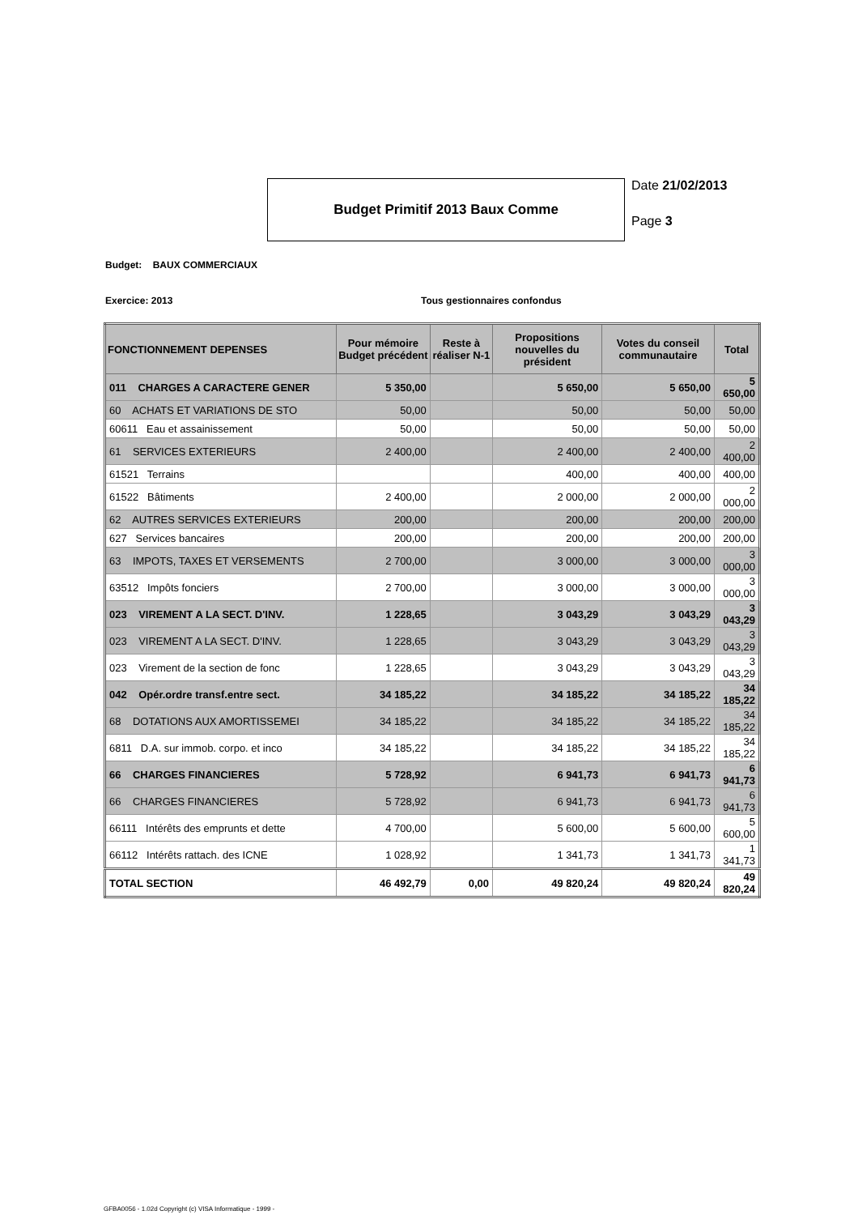Budget Primitif 2013 Baux Comme
Date 21/02/2013
Page 3
Budget: BAUX COMMERCIAUX
Exercice: 2013 Tous gestionnaires confondus
| FONCTIONNEMENT DEPENSES | Pour mémoire Budget précédent | Reste à réaliser N-1 | Propositions nouvelles du président | Votes du conseil communautaire | Total |
| --- | --- | --- | --- | --- | --- |
| 011 CHARGES A CARACTERE GENER | 5 350,00 | | 5 650,00 | 5 650,00 | 5 650,00 |
| 60 ACHATS ET VARIATIONS DE STO | 50,00 | | 50,00 | 50,00 | 50,00 |
| 60611 Eau et assainissement | 50,00 | | 50,00 | 50,00 | 50,00 |
| 61 SERVICES EXTERIEURS | 2 400,00 | | 2 400,00 | 2 400,00 | 2 400,00 |
| 61521 Terrains | | | 400,00 | 400,00 | 400,00 |
| 61522 Bâtiments | 2 400,00 | | 2 000,00 | 2 000,00 | 2 000,00 |
| 62 AUTRES SERVICES EXTERIEURS | 200,00 | | 200,00 | 200,00 | 200,00 |
| 627 Services bancaires | 200,00 | | 200,00 | 200,00 | 200,00 |
| 63 IMPOTS, TAXES ET VERSEMENTS | 2 700,00 | | 3 000,00 | 3 000,00 | 3 000,00 |
| 63512 Impôts fonciers | 2 700,00 | | 3 000,00 | 3 000,00 | 3 000,00 |
| 023 VIREMENT A LA SECT. D'INV. | 1 228,65 | | 3 043,29 | 3 043,29 | 3 043,29 |
| 023 VIREMENT A LA SECT. D'INV. | 1 228,65 | | 3 043,29 | 3 043,29 | 3 043,29 |
| 023 Virement de la section de fonc | 1 228,65 | | 3 043,29 | 3 043,29 | 3 043,29 |
| 042 Opér.ordre transf.entre sect. | 34 185,22 | | 34 185,22 | 34 185,22 | 34 185,22 |
| 68 DOTATIONS AUX AMORTISSEMEI | 34 185,22 | | 34 185,22 | 34 185,22 | 34 185,22 |
| 6811 D.A. sur immob. corpo. et inco | 34 185,22 | | 34 185,22 | 34 185,22 | 34 185,22 |
| 66 CHARGES FINANCIERES | 5 728,92 | | 6 941,73 | 6 941,73 | 6 941,73 |
| 66 CHARGES FINANCIERES | 5 728,92 | | 6 941,73 | 6 941,73 | 6 941,73 |
| 66111 Intérêts des emprunts et dette | 4 700,00 | | 5 600,00 | 5 600,00 | 5 600,00 |
| 66112 Intérêts rattach. des ICNE | 1 028,92 | | 1 341,73 | 1 341,73 | 1 341,73 |
| TOTAL SECTION | 46 492,79 | 0,00 | 49 820,24 | 49 820,24 | 49 820,24 |
GFBA0056 - 1.02d Copyright (c) VISA Informatique - 1999 -